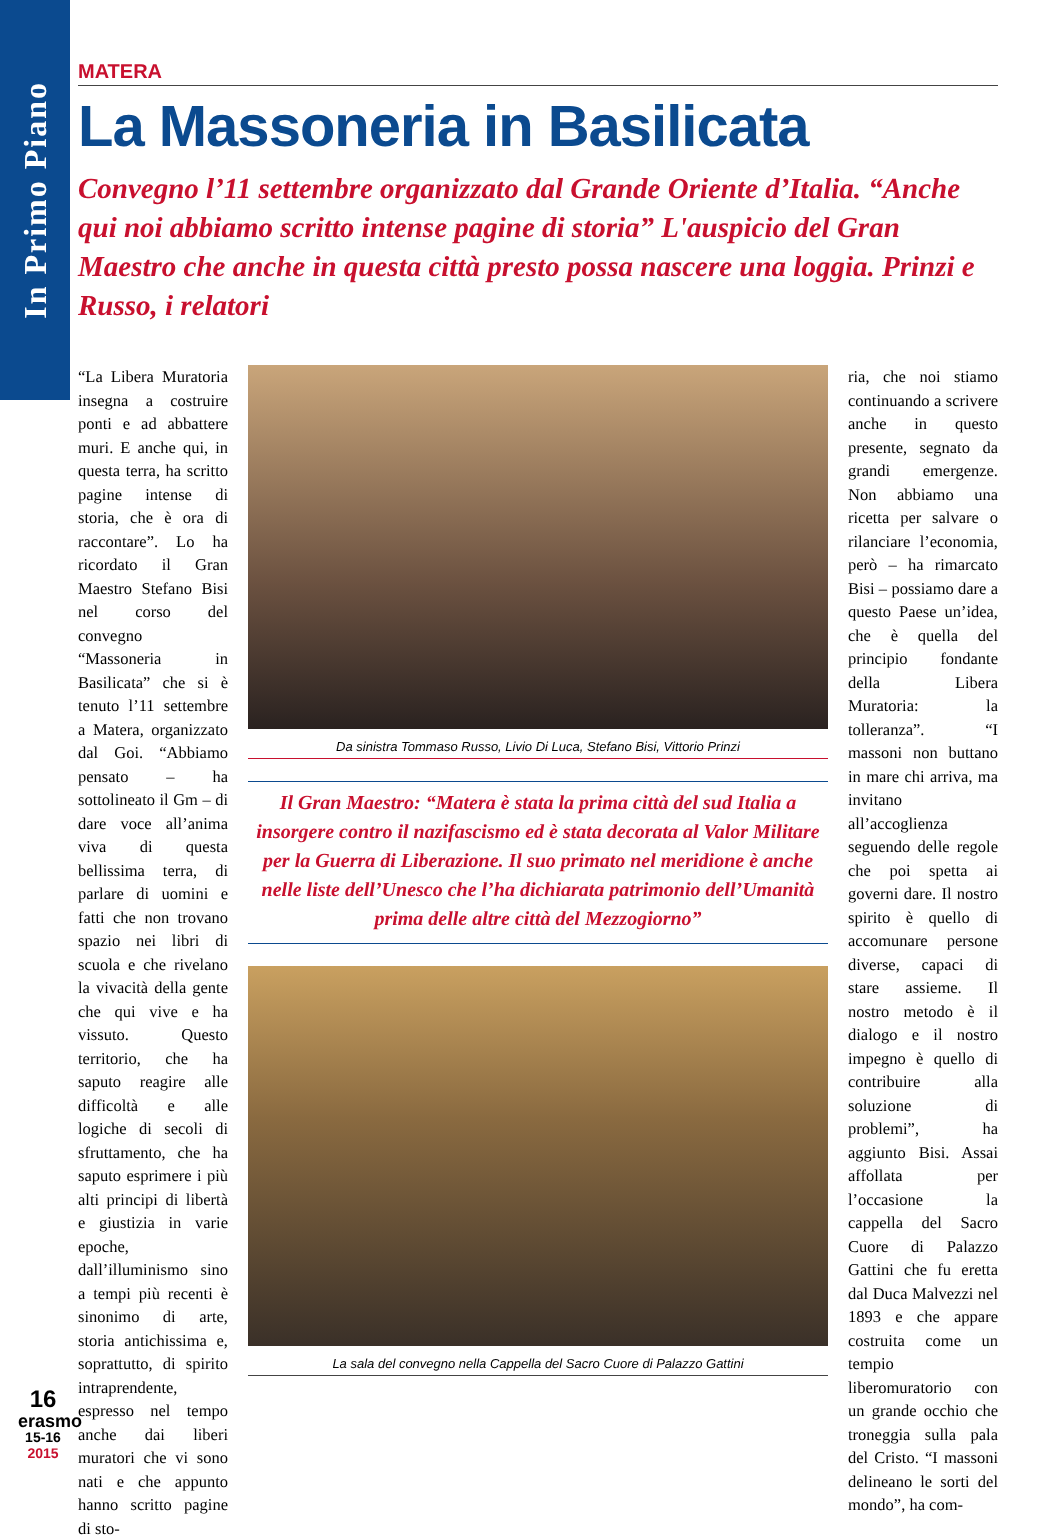In Primo Piano
MATERA
La Massoneria in Basilicata
Convegno l’11 settembre organizzato dal Grande Oriente d’Italia. “Anche qui noi abbiamo scritto intense pagine di storia” L'auspicio del Gran Maestro che anche in questa città presto possa nascere una loggia. Prinzi e Russo, i relatori
“La Libera Muratoria insegna a costruire ponti e ad abbattere muri. E anche qui, in questa terra, ha scritto pagine intense di storia, che è ora di raccontare”. Lo ha ricordato il Gran Maestro Stefano Bisi nel corso del convegno “Massoneria in Basilicata” che si è tenuto l’11 settembre a Matera, organizzato dal Goi. “Abbiamo pensato – ha sottolineato il Gm – di dare voce all’anima viva di questa bellissima terra, di parlare di uomini e fatti che non trovano spazio nei libri di scuola e che rivelano la vivacità della gente che qui vive e ha vissuto. Questo territorio, che ha saputo reagire alle difficoltà e alle logiche di secoli di sfruttamento, che ha saputo esprimere i più alti principi di libertà e giustizia in varie epoche, dall’illuminismo sino a tempi più recenti è sinonimo di arte, storia antichissima e, soprattutto, di spirito intraprendente, espresso nel tempo anche dai liberi muratori che vi sono nati e che appunto hanno scritto pagine di sto-
Da sinistra Tommaso Russo, Livio Di Luca, Stefano Bisi, Vittorio Prinzi
Il Gran Maestro: “Matera è stata la prima città del sud Italia a insorgere contro il nazifascismo ed è stata decorata al Valor Militare per la Guerra di Liberazione. Il suo primato nel meridione è anche nelle liste dell’Unesco che l’ha dichiarata patrimonio dell’Umanità prima delle altre città del Mezzogiorno”
La sala del convegno nella Cappella del Sacro Cuore di Palazzo Gattini
ria, che noi stiamo continuando a scrivere anche in questo presente, segnato da grandi emergenze. Non abbiamo una ricetta per salvare o rilanciare l’economia, però – ha rimarcato Bisi – possiamo dare a questo Paese un’idea, che è quella del principio fondante della Libera Muratoria: la tolleranza”. “I massoni non buttano in mare chi arriva, ma invitano all’accoglienza seguendo delle regole che poi spetta ai governi dare. Il nostro spirito è quello di accomunare persone diverse, capaci di stare assieme. Il nostro metodo è il dialogo e il nostro impegno è quello di contribuire alla soluzione di problemi”, ha aggiunto Bisi. Assai affollata per l’occasione la cappella del Sacro Cuore di Palazzo Gattini che fu eretta dal Duca Malvezzi nel 1893 e che appare costruita come un tempio liberomuratorio con un grande occhio che troneggia sulla pala del Cristo. “I massoni delineano le sorti del mondo”, ha com-
16
erasmo
15-16
2015